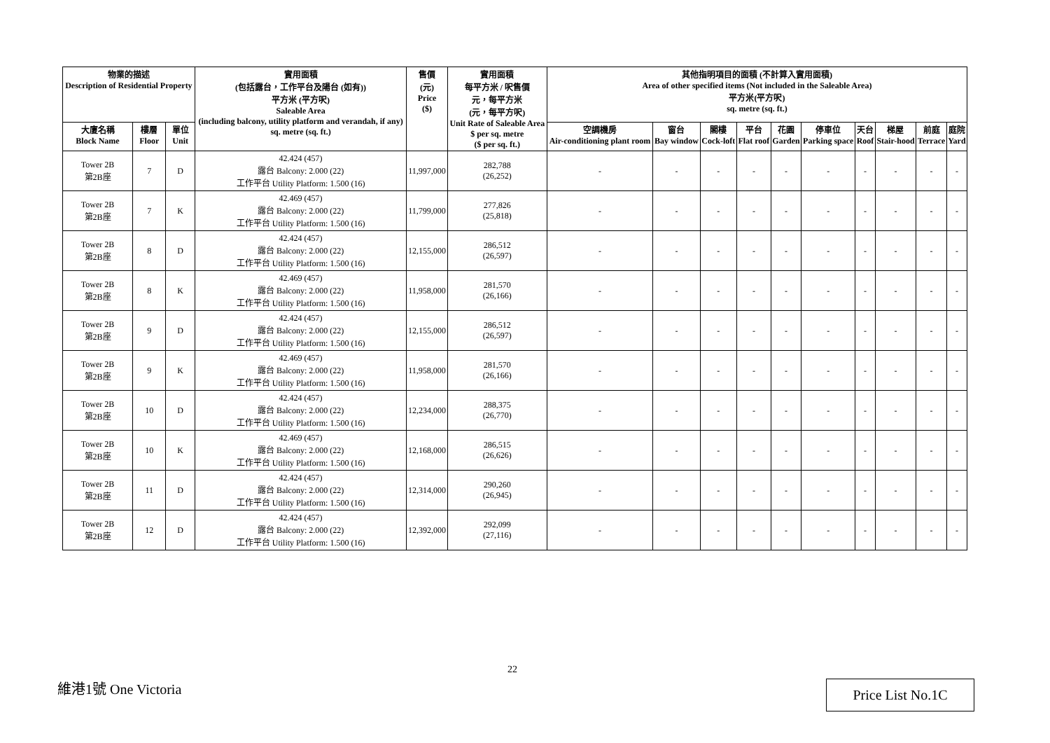| 物業的描述 Description of Residential Property | | | 實用面積 (包括露台，工作平台及陽台 (如有)) 平方米 (平方呎) Saleable Area (including balcony, utility platform and verandah, if any) sq. metre (sq. ft.) | 售價 (元) Price ($) | 實用面積 每平方米 / 呎售價 元，每平方米 (元，每平方呎) Unit Rate of Saleable Area $ per sq. metre ($ per sq. ft.) | 其他指明項目的面積 (不計算入實用面積) Area of other specified items (Not included in the Saleable Area) 平方米(平方呎) sq. metre (sq. ft.) | | | | | | | | | |
| --- | --- | --- | --- | --- | --- | --- | --- | --- | --- | --- | --- | --- | --- | --- | --- |
| 大廈名稱 Block Name | 樓層 Floor | 單位 Unit | | | | 空調機房 Air-conditioning plant room | 窗台 Bay window | 閣樓 Cock-loft | 平台 Flat roof | 花園 Garden | 停車位 Parking space | 天台 Roof | 梯屋 Stair-hood | 前庭 Terrace | 庭院 Yard |
| Tower 2B 第2B座 | 7 | D | 42.424 (457) 露台 Balcony: 2.000 (22) 工作平台 Utility Platform: 1.500 (16) | 11,997,000 | 282,788 (26,252) | - | - | - | - | - | - | - | - | - | - |
| Tower 2B 第2B座 | 7 | K | 42.469 (457) 露台 Balcony: 2.000 (22) 工作平台 Utility Platform: 1.500 (16) | 11,799,000 | 277,826 (25,818) | - | - | - | - | - | - | - | - | - | - |
| Tower 2B 第2B座 | 8 | D | 42.424 (457) 露台 Balcony: 2.000 (22) 工作平台 Utility Platform: 1.500 (16) | 12,155,000 | 286,512 (26,597) | - | - | - | - | - | - | - | - | - | - |
| Tower 2B 第2B座 | 8 | K | 42.469 (457) 露台 Balcony: 2.000 (22) 工作平台 Utility Platform: 1.500 (16) | 11,958,000 | 281,570 (26,166) | - | - | - | - | - | - | - | - | - | - |
| Tower 2B 第2B座 | 9 | D | 42.424 (457) 露台 Balcony: 2.000 (22) 工作平台 Utility Platform: 1.500 (16) | 12,155,000 | 286,512 (26,597) | - | - | - | - | - | - | - | - | - | - |
| Tower 2B 第2B座 | 9 | K | 42.469 (457) 露台 Balcony: 2.000 (22) 工作平台 Utility Platform: 1.500 (16) | 11,958,000 | 281,570 (26,166) | - | - | - | - | - | - | - | - | - | - |
| Tower 2B 第2B座 | 10 | D | 42.424 (457) 露台 Balcony: 2.000 (22) 工作平台 Utility Platform: 1.500 (16) | 12,234,000 | 288,375 (26,770) | - | - | - | - | - | - | - | - | - | - |
| Tower 2B 第2B座 | 10 | K | 42.469 (457) 露台 Balcony: 2.000 (22) 工作平台 Utility Platform: 1.500 (16) | 12,168,000 | 286,515 (26,626) | - | - | - | - | - | - | - | - | - | - |
| Tower 2B 第2B座 | 11 | D | 42.424 (457) 露台 Balcony: 2.000 (22) 工作平台 Utility Platform: 1.500 (16) | 12,314,000 | 290,260 (26,945) | - | - | - | - | - | - | - | - | - | - |
| Tower 2B 第2B座 | 12 | D | 42.424 (457) 露台 Balcony: 2.000 (22) 工作平台 Utility Platform: 1.500 (16) | 12,392,000 | 292,099 (27,116) | - | - | - | - | - | - | - | - | - | - |
22
維港1號 One Victoria Price List No.1C